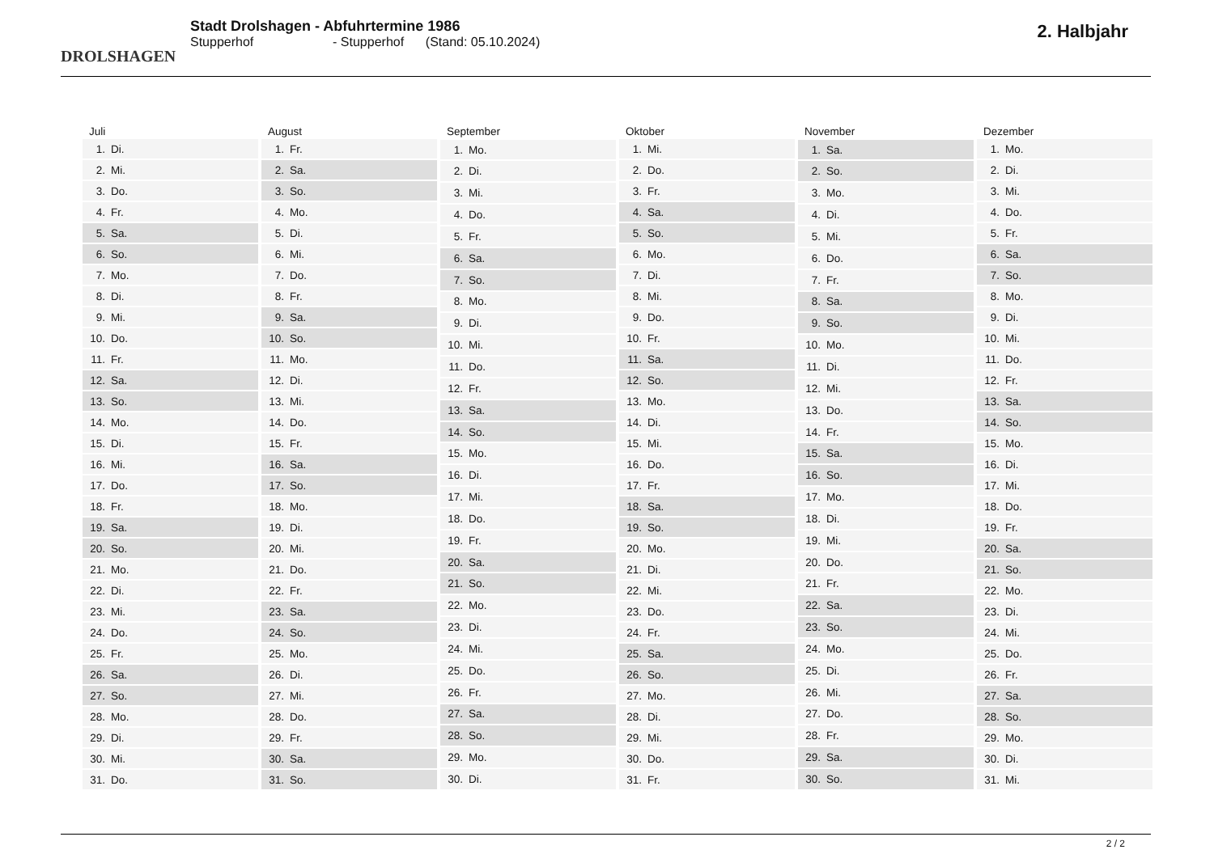DROLSHAGEN
Stadt Drolshagen - Abfuhrtermine 1986
Stupperhof - Stupperhof (Stand: 05.10.2024)
2. Halbjahr
| Juli |
| --- |
| 1. Di. |
| 2. Mi. |
| 3. Do. |
| 4. Fr. |
| 5. Sa. |
| 6. So. |
| 7. Mo. |
| 8. Di. |
| 9. Mi. |
| 10. Do. |
| 11. Fr. |
| 12. Sa. |
| 13. So. |
| 14. Mo. |
| 15. Di. |
| 16. Mi. |
| 17. Do. |
| 18. Fr. |
| 19. Sa. |
| 20. So. |
| 21. Mo. |
| 22. Di. |
| 23. Mi. |
| 24. Do. |
| 25. Fr. |
| 26. Sa. |
| 27. So. |
| 28. Mo. |
| 29. Di. |
| 30. Mi. |
| 31. Do. |
| August |
| --- |
| 1. Fr. |
| 2. Sa. |
| 3. So. |
| 4. Mo. |
| 5. Di. |
| 6. Mi. |
| 7. Do. |
| 8. Fr. |
| 9. Sa. |
| 10. So. |
| 11. Mo. |
| 12. Di. |
| 13. Mi. |
| 14. Do. |
| 15. Fr. |
| 16. Sa. |
| 17. So. |
| 18. Mo. |
| 19. Di. |
| 20. Mi. |
| 21. Do. |
| 22. Fr. |
| 23. Sa. |
| 24. So. |
| 25. Mo. |
| 26. Di. |
| 27. Mi. |
| 28. Do. |
| 29. Fr. |
| 30. Sa. |
| 31. So. |
| September |
| --- |
| 1. Mo. |
| 2. Di. |
| 3. Mi. |
| 4. Do. |
| 5. Fr. |
| 6. Sa. |
| 7. So. |
| 8. Mo. |
| 9. Di. |
| 10. Mi. |
| 11. Do. |
| 12. Fr. |
| 13. Sa. |
| 14. So. |
| 15. Mo. |
| 16. Di. |
| 17. Mi. |
| 18. Do. |
| 19. Fr. |
| 20. Sa. |
| 21. So. |
| 22. Mo. |
| 23. Di. |
| 24. Mi. |
| 25. Do. |
| 26. Fr. |
| 27. Sa. |
| 28. So. |
| 29. Mo. |
| 30. Di. |
| Oktober |
| --- |
| 1. Mi. |
| 2. Do. |
| 3. Fr. |
| 4. Sa. |
| 5. So. |
| 6. Mo. |
| 7. Di. |
| 8. Mi. |
| 9. Do. |
| 10. Fr. |
| 11. Sa. |
| 12. So. |
| 13. Mo. |
| 14. Di. |
| 15. Mi. |
| 16. Do. |
| 17. Fr. |
| 18. Sa. |
| 19. So. |
| 20. Mo. |
| 21. Di. |
| 22. Mi. |
| 23. Do. |
| 24. Fr. |
| 25. Sa. |
| 26. So. |
| 27. Mo. |
| 28. Di. |
| 29. Mi. |
| 30. Do. |
| 31. Fr. |
| November |
| --- |
| 1. Sa. |
| 2. So. |
| 3. Mo. |
| 4. Di. |
| 5. Mi. |
| 6. Do. |
| 7. Fr. |
| 8. Sa. |
| 9. So. |
| 10. Mo. |
| 11. Di. |
| 12. Mi. |
| 13. Do. |
| 14. Fr. |
| 15. Sa. |
| 16. So. |
| 17. Mo. |
| 18. Di. |
| 19. Mi. |
| 20. Do. |
| 21. Fr. |
| 22. Sa. |
| 23. So. |
| 24. Mo. |
| 25. Di. |
| 26. Mi. |
| 27. Do. |
| 28. Fr. |
| 29. Sa. |
| 30. So. |
| Dezember |
| --- |
| 1. Mo. |
| 2. Di. |
| 3. Mi. |
| 4. Do. |
| 5. Fr. |
| 6. Sa. |
| 7. So. |
| 8. Mo. |
| 9. Di. |
| 10. Mi. |
| 11. Do. |
| 12. Fr. |
| 13. Sa. |
| 14. So. |
| 15. Mo. |
| 16. Di. |
| 17. Mi. |
| 18. Do. |
| 19. Fr. |
| 20. Sa. |
| 21. So. |
| 22. Mo. |
| 23. Di. |
| 24. Mi. |
| 25. Do. |
| 26. Fr. |
| 27. Sa. |
| 28. So. |
| 29. Mo. |
| 30. Di. |
| 31. Mi. |
2 / 2